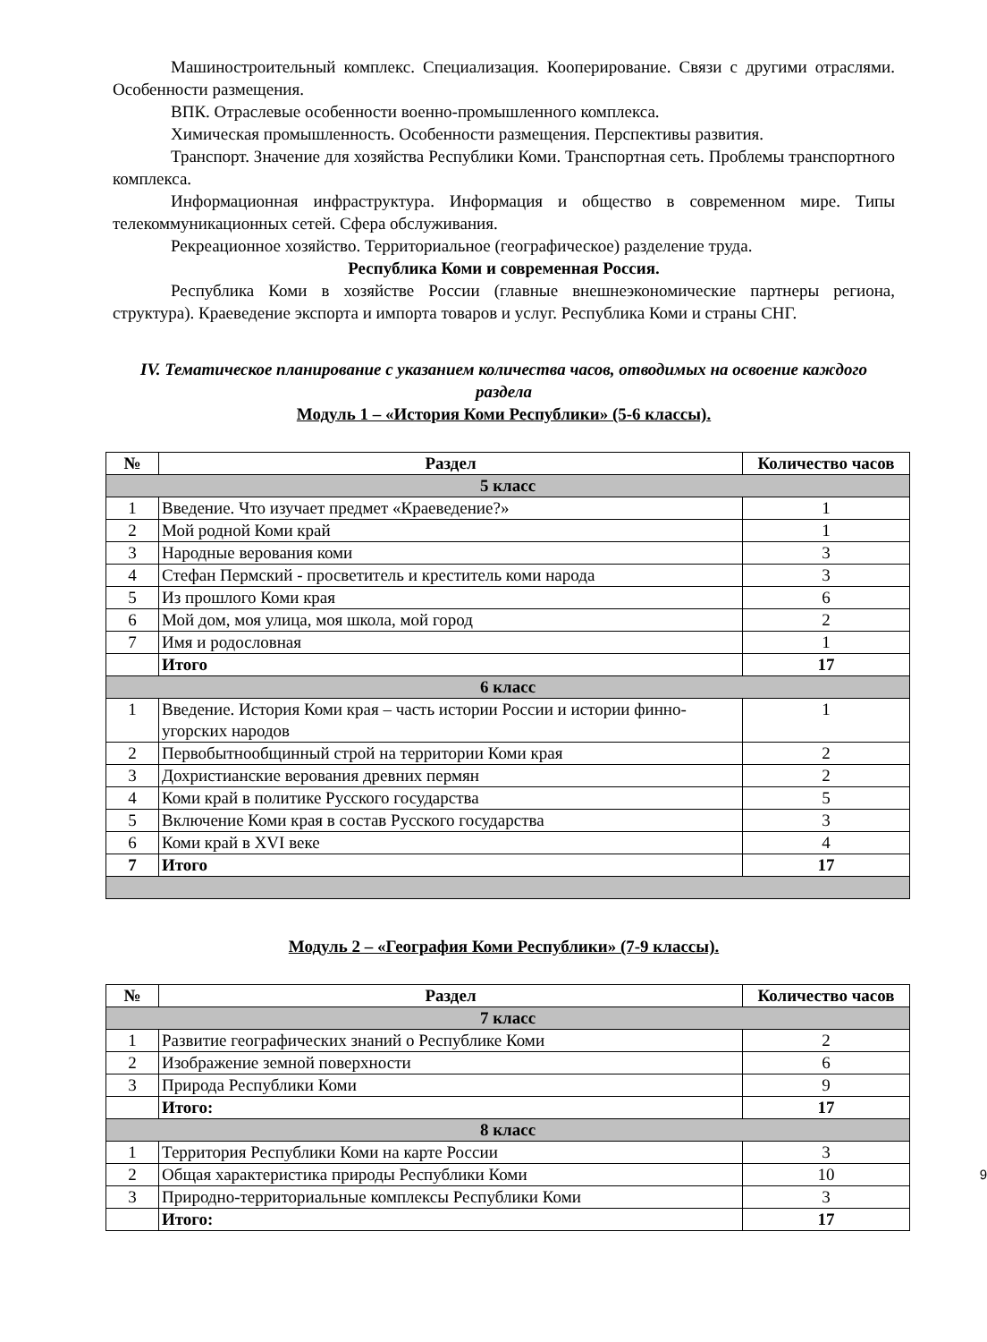Машиностроительный комплекс. Специализация. Кооперирование. Связи с другими отраслями. Особенности размещения.
ВПК. Отраслевые особенности военно-промышленного комплекса.
Химическая промышленность. Особенности размещения. Перспективы развития.
Транспорт. Значение для хозяйства Республики Коми. Транспортная сеть. Проблемы транспортного комплекса.
Информационная инфраструктура. Информация и общество в современном мире. Типы телекоммуникационных сетей. Сфера обслуживания.
Рекреационное хозяйство. Территориальное (географическое) разделение труда.
Республика Коми и современная Россия.
Республика Коми в хозяйстве России (главные внешнеэкономические партнеры региона, структура). Краеведение экспорта и импорта товаров и услуг. Республика Коми и страны СНГ.
IV. Тематическое планирование с указанием количества часов, отводимых на освоение каждого раздела
Модуль 1 – «История Коми Республики» (5-6 классы).
| № | Раздел | Количество часов |
| --- | --- | --- |
| 5 класс | | |
| 1 | Введение. Что изучает предмет «Краеведение?» | 1 |
| 2 | Мой родной Коми край | 1 |
| 3 | Народные верования коми | 3 |
| 4 | Стефан Пермский - просветитель и креститель коми народа | 3 |
| 5 | Из прошлого Коми края | 6 |
| 6 | Мой дом, моя улица, моя школа, мой город | 2 |
| 7 | Имя и родословная | 1 |
| | Итого | 17 |
| 6 класс | | |
| 1 | Введение. История Коми края – часть истории России и истории финно-угорских народов | 1 |
| 2 | Первобытнообщинный строй на территории Коми края | 2 |
| 3 | Дохристианские верования древних пермян | 2 |
| 4 | Коми край в политике Русского государства | 5 |
| 5 | Включение Коми края в состав Русского государства | 3 |
| 6 | Коми край в XVI веке | 4 |
| 7 | Итого | 17 |
Модуль 2 – «География Коми Республики» (7-9 классы).
| № | Раздел | Количество часов |
| --- | --- | --- |
| 7 класс | | |
| 1 | Развитие географических знаний о Республике Коми | 2 |
| 2 | Изображение земной поверхности | 6 |
| 3 | Природа Республики Коми | 9 |
| | Итого: | 17 |
| 8 класс | | |
| 1 | Территория Республики Коми на карте России | 3 |
| 2 | Общая характеристика природы Республики Коми | 10 9 |
| 3 | Природно-территориальные комплексы Республики Коми | 3 |
| | Итого: | 17 |